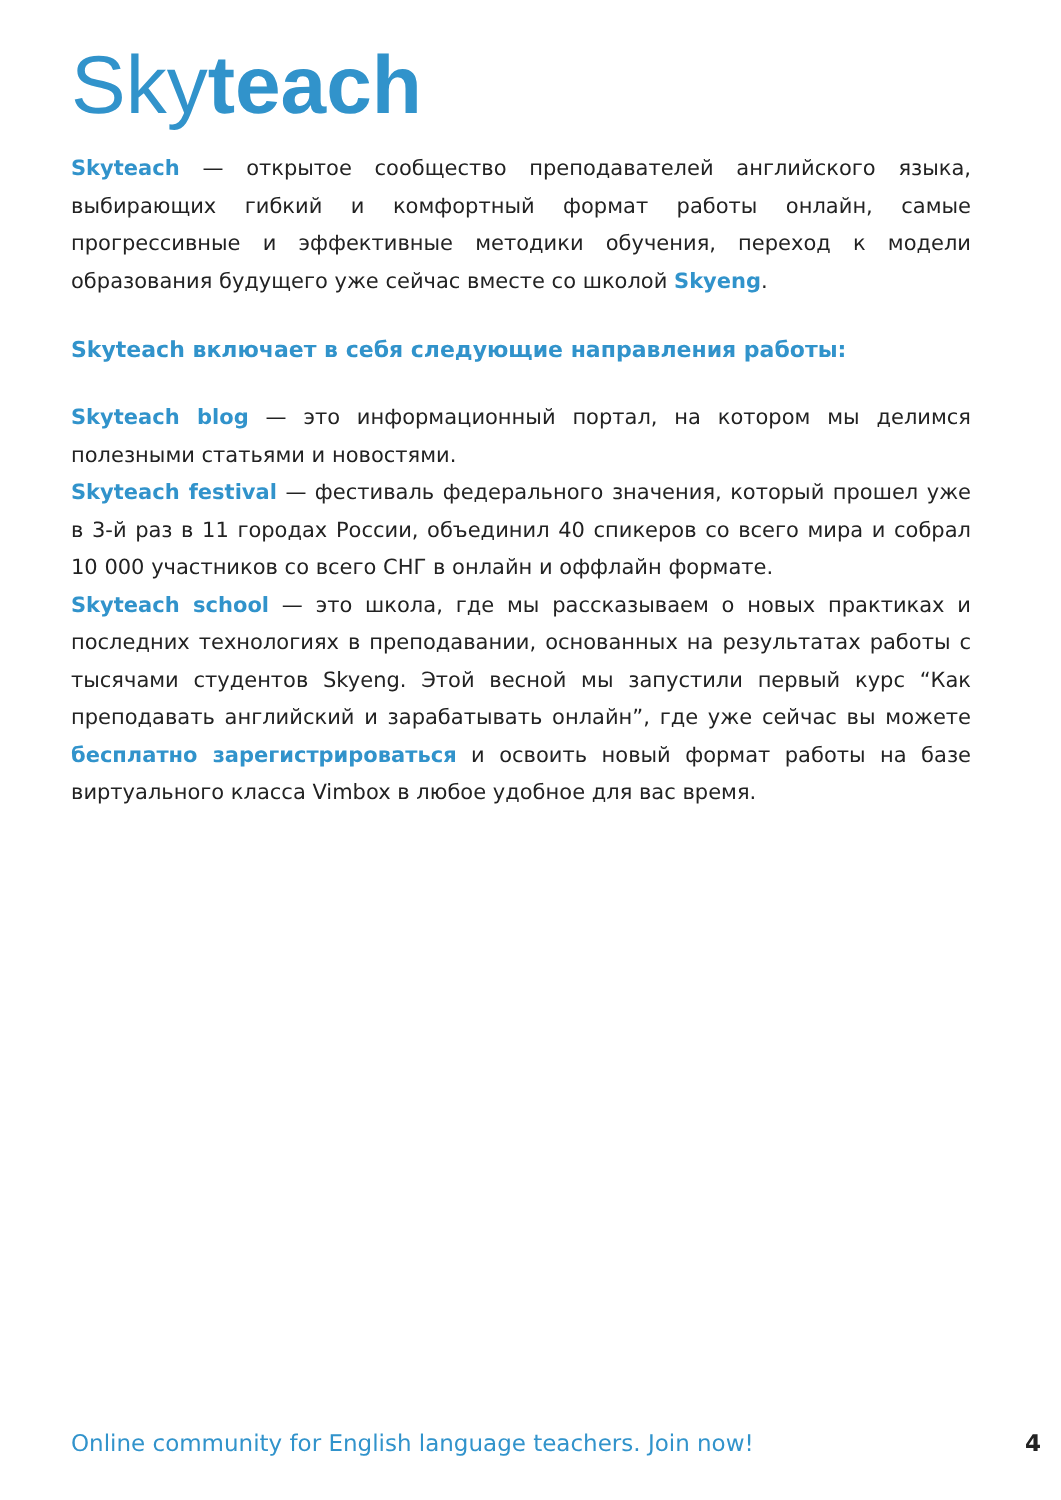Skyteach
Skyteach — открытое сообщество преподавателей английского языка, выбирающих гибкий и комфортный формат работы онлайн, самые прогрессивные и эффективные методики обучения, переход к модели образования будущего уже сейчас вместе со школой Skyeng.
Skyteach включает в себя следующие направления работы:
Skyteach blog — это информационный портал, на котором мы делимся полезными статьями и новостями.
Skyteach festival — фестиваль федерального значения, который прошел уже в 3-й раз в 11 городах России, объединил 40 спикеров со всего мира и собрал 10 000 участников со всего СНГ в онлайн и оффлайн формате.
Skyteach school — это школа, где мы рассказываем о новых практиках и последних технологиях в преподавании, основанных на результатах работы с тысячами студентов Skyeng. Этой весной мы запустили первый курс “Как преподавать английский и зарабатывать онлайн”, где уже сейчас вы можете бесплатно зарегистрироваться и освоить новый формат работы на базе виртуального класса Vimbox в любое удобное для вас время.
Online community for English language teachers. Join now! 4